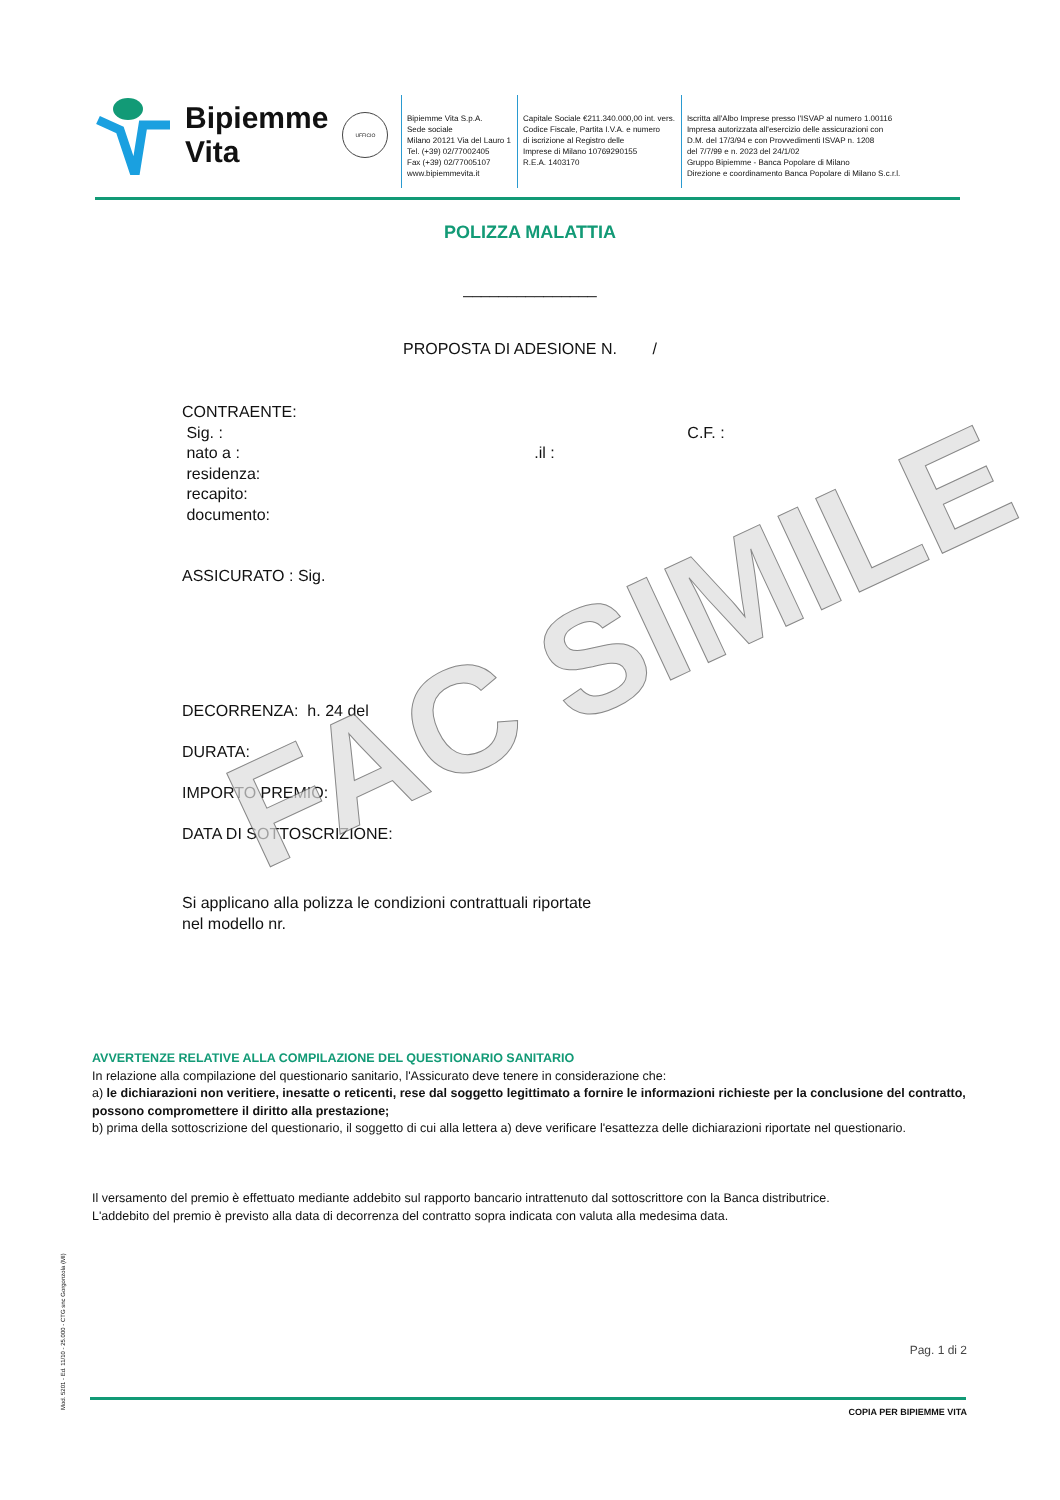Bipiemme
Vita
UFFICIO
Bipiemme Vita S.p.A.
Sede sociale
Milano 20121 Via del Lauro 1
Tel. (+39) 02/77002405
Fax (+39) 02/77005107
www.bipiemmevita.it
Capitale Sociale €211.340.000,00 int. vers.
Codice Fiscale, Partita I.V.A. e numero
di iscrizione al Registro delle
Imprese di Milano 10769290155
R.E.A. 1403170
Iscritta all'Albo Imprese presso l'ISVAP al numero 1.00116
Impresa autorizzata all'esercizio delle assicurazioni con
D.M. del 17/3/94 e con Provvedimenti ISVAP n. 1208
del 7/7/99 e n. 2023 del 24/1/02
Gruppo Bipiemme - Banca Popolare di Milano
Direzione e coordinamento Banca Popolare di Milano S.c.r.l.
POLIZZA MALATTIA
_______________
PROPOSTA DI ADESIONE N. /
CONTRAENTE:
Sig. : C.F. :
nato a : .il :
residenza:
recapito:
documento:
ASSICURATO : Sig.
DECORRENZA: h. 24 del
DURATA:
IMPORTO PREMIO:
DATA DI SOTTOSCRIZIONE:
Si applicano alla polizza le condizioni contrattuali riportate
nel modello nr.
FAC SIMILE
AVVERTENZE RELATIVE ALLA COMPILAZIONE DEL QUESTIONARIO SANITARIO
In relazione alla compilazione del questionario sanitario, l'Assicurato deve tenere in considerazione che:
a) le dichiarazioni non veritiere, inesatte o reticenti, rese dal soggetto legittimato a fornire le informazioni richieste per la conclusione del contratto, possono compromettere il diritto alla prestazione;
b) prima della sottoscrizione del questionario, il soggetto di cui alla lettera a) deve verificare l'esattezza delle dichiarazioni riportate nel questionario.
Il versamento del premio è effettuato mediante addebito sul rapporto bancario intrattenuto dal sottoscrittore con la Banca distributrice.
L'addebito del premio è previsto alla data di decorrenza del contratto sopra indicata con valuta alla medesima data.
Mod. 5201 - Ed. 11/10 - 25.000 - CTG snc Gorgonzola (MI)
Pag. 1 di 2
COPIA PER BIPIEMME VITA